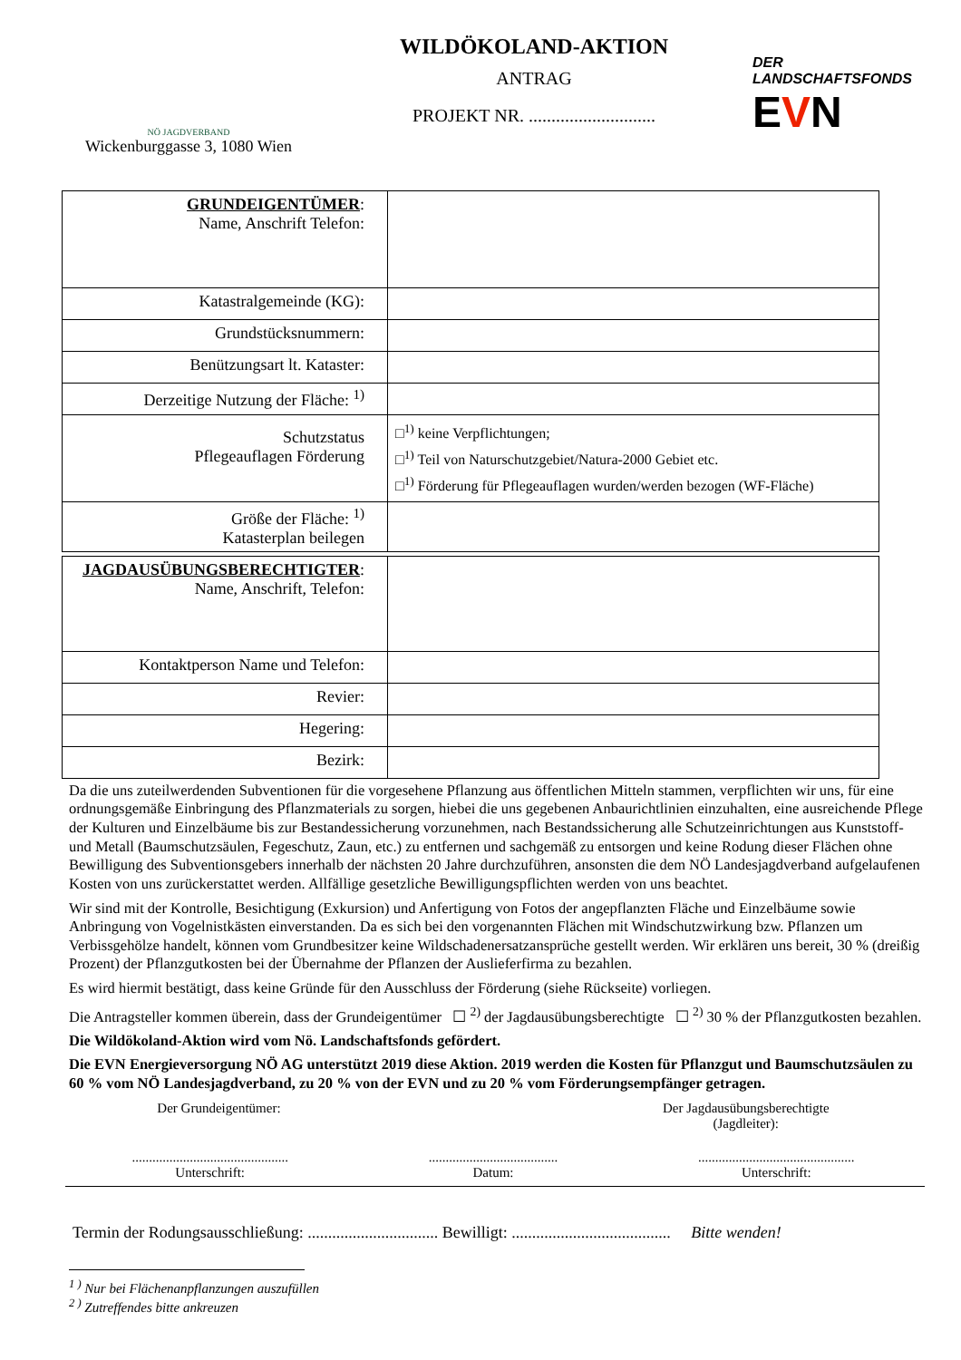NÖ JAGDVERBAND
Wickenburggasse 3, 1080 Wien
WILDÖKOLAND-AKTION
ANTRAG
PROJEKT NR. ............................
DER LANDSCHAFTSFONDS
EVN
| GRUNDEIGENTÜMER : Name, Anschrift Telefon: | |
| Katastralgemeinde (KG): | |
| Grundstücksnummern: | |
| Benützungsart lt. Kataster: | |
| Derzeitige Nutzung der Fläche: <sup>1)</sup> | |
| Schutzstatus Pflegeauflagen Förderung | □<sup>1)</sup> keine Verpflichtungen; □<sup>1)</sup> Teil von Naturschutzgebiet/Natura-2000 Gebiet etc. □<sup>1)</sup> Förderung für Pflegeauflagen wurden/werden bezogen (WF-Fläche) |
| Größe der Fläche: <sup>1)</sup> Katasterplan beilegen | |
| JAGDAUSÜBUNGSBERECHTIGTER : Name, Anschrift, Telefon: | |
| Kontaktperson Name und Telefon: | |
| Revier: | |
| Hegering: | |
| Bezirk: | |
Da die uns zuteilwerdenden Subventionen für die vorgesehene Pflanzung aus öffentlichen Mitteln stammen, verpflichten wir uns, für eine ordnungsgemäße Einbringung des Pflanzmaterials zu sorgen, hiebei die uns gegebenen Anbaurichtlinien einzuhalten, eine ausreichende Pflege der Kulturen und Einzelbäume bis zur Bestandessicherung vorzunehmen, nach Bestandssicherung alle Schutzeinrichtungen aus Kunststoff- und Metall (Baumschutzsäulen, Fegeschutz, Zaun, etc.) zu entfernen und sachgemäß zu entsorgen und keine Rodung dieser Flächen ohne Bewilligung des Subventionsgebers innerhalb der nächsten 20 Jahre durchzuführen, ansonsten die dem NÖ Landesjagdverband aufgelaufenen Kosten von uns zurückerstattet werden. Allfällige gesetzliche Bewilligungspflichten werden von uns beachtet.
Wir sind mit der Kontrolle, Besichtigung (Exkursion) und Anfertigung von Fotos der angepflanzten Fläche und Einzelbäume sowie Anbringung von Vogelnistkästen einverstanden. Da es sich bei den vorgenannten Flächen mit Windschutzwirkung bzw. Pflanzen um Verbissgehölze handelt, können vom Grundbesitzer keine Wildschadenersatzansprüche gestellt werden. Wir erklären uns bereit, 30 % (dreißig Prozent) der Pflanzgutkosten bei der Übernahme der Pflanzen der Auslieferfirma zu bezahlen.
Es wird hiermit bestätigt, dass keine Gründe für den Ausschluss der Förderung (siehe Rückseite) vorliegen.
Die Antragsteller kommen überein, dass der Grundeigentümer ☐ <sup>2)</sup> der Jagdausübungsberechtigte ☐ <sup>2)</sup> 30 % der Pflanzgutkosten bezahlen.
Die Wildökoland-Aktion wird vom Nö. Landschaftsfonds gefördert.
Die EVN Energieversorgung NÖ AG unterstützt 2019 diese Aktion. 2019 werden die Kosten für Pflanzgut und Baumschutzsäulen zu 60 % vom NÖ Landesjagdverband, zu 20 % von der EVN und zu 20 % vom Förderungsempfänger getragen.
Der Grundeigentümer: Der Jagdausübungsberechtigte
(Jagdleiter):
..............................................
Unterschrift:
......................................
Datum:
..............................................
Unterschrift:
Termin der Rodungsausschließung: ................................ Bewilligt: ....................................... Bitte wenden!
<sup>1 )</sup> Nur bei Flächenanpflanzungen auszufüllen
<sup>2 )</sup> Zutreffendes bitte ankreuzen